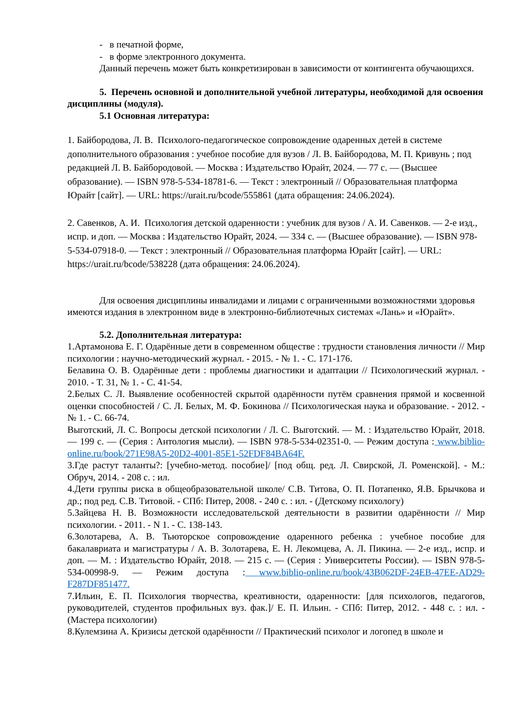- в печатной форме,
- в форме электронного документа.
Данный перечень может быть конкретизирован в зависимости от контингента обучающихся.
5. Перечень основной и дополнительной учебной литературы, необходимой для освоения дисциплины (модуля).
5.1 Основная литература:
1. Байбородова, Л. В. Психолого-педагогическое сопровождение одаренных детей в системе дополнительного образования : учебное пособие для вузов / Л. В. Байбородова, М. П. Кривунь ; под редакцией Л. В. Байбородовой. — Москва : Издательство Юрайт, 2024. — 77 с. — (Высшее образование). — ISBN 978-5-534-18781-6. — Текст : электронный // Образовательная платформа Юрайт [сайт]. — URL: https://urait.ru/bcode/555861 (дата обращения: 24.06.2024).
2. Савенков, А. И. Психология детской одаренности : учебник для вузов / А. И. Савенков. — 2-е изд., испр. и доп. — Москва : Издательство Юрайт, 2024. — 334 с. — (Высшее образование). — ISBN 978-5-534-07918-0. — Текст : электронный // Образовательная платформа Юрайт [сайт]. — URL: https://urait.ru/bcode/538228 (дата обращения: 24.06.2024).
Для освоения дисциплины инвалидами и лицами с ограниченными возможностями здоровья имеются издания в электронном виде в электронно-библиотечных системах «Лань» и «Юрайт».
5.2. Дополнительная литература:
1.Артамонова Е. Г. Одарённые дети в современном обществе : трудности становления личности // Мир психологии : научно-методический журнал. - 2015. - № 1. - С. 171-176.
Белавина О. В. Одарённые дети : проблемы диагностики и адаптации // Психологический журнал. - 2010. - Т. 31, № 1. - С. 41-54.
2.Белых С. Л. Выявление особенностей скрытой одарённости путём сравнения прямой и косвенной оценки способностей / С. Л. Белых, М. Ф. Бокинова // Психологическая наука и образование. - 2012. - № 1. - С. 66-74.
Выготский, Л. С. Вопросы детской психологии / Л. С. Выготский. — М. : Издательство Юрайт, 2018. — 199 с. — (Серия : Антология мысли). — ISBN 978-5-534-02351-0. — Режим доступа : www.biblio-online.ru/book/271E98A5-20D2-4001-85E1-52FDF84BA64F.
3.Где растут таланты?: [учебно-метод. пособие]/ [под общ. ред. Л. Свирской, Л. Роменской]. - М.: Обруч, 2014. - 208 с. : ил.
4.Дети группы риска в общеобразовательной школе/ С.В. Титова, О. П. Потапенко, Я.В. Брычкова и др.; под ред. С.В. Титовой. - СПб: Питер, 2008. - 240 с. : ил. - (Детскому психологу)
5.Зайцева Н. В. Возможности исследовательской деятельности в развитии одарённости // Мир психологии. - 2011. - N 1. - С. 138-143.
6.Золотарева, А. В. Тьюторское сопровождение одаренного ребенка : учебное пособие для бакалавриата и магистратуры / А. В. Золотарева, Е. Н. Лекомцева, А. Л. Пикина. — 2-е изд., испр. и доп. — М. : Издательство Юрайт, 2018. — 215 с. — (Серия : Университеты России). — ISBN 978-5-534-00998-9. — Режим доступа : www.biblio-online.ru/book/43B062DF-24EB-47EE-AD29-F287DF851477.
7.Ильин, Е. П. Психология творчества, креативности, одаренности: [для психологов, педагогов, руководителей, студентов профильных вуз. фак.]/ Е. П. Ильин. - СПб: Питер, 2012. - 448 с. : ил. - (Мастера психологии)
8.Кулемзина А. Кризисы детской одарённости // Практический психолог и логопед в школе и